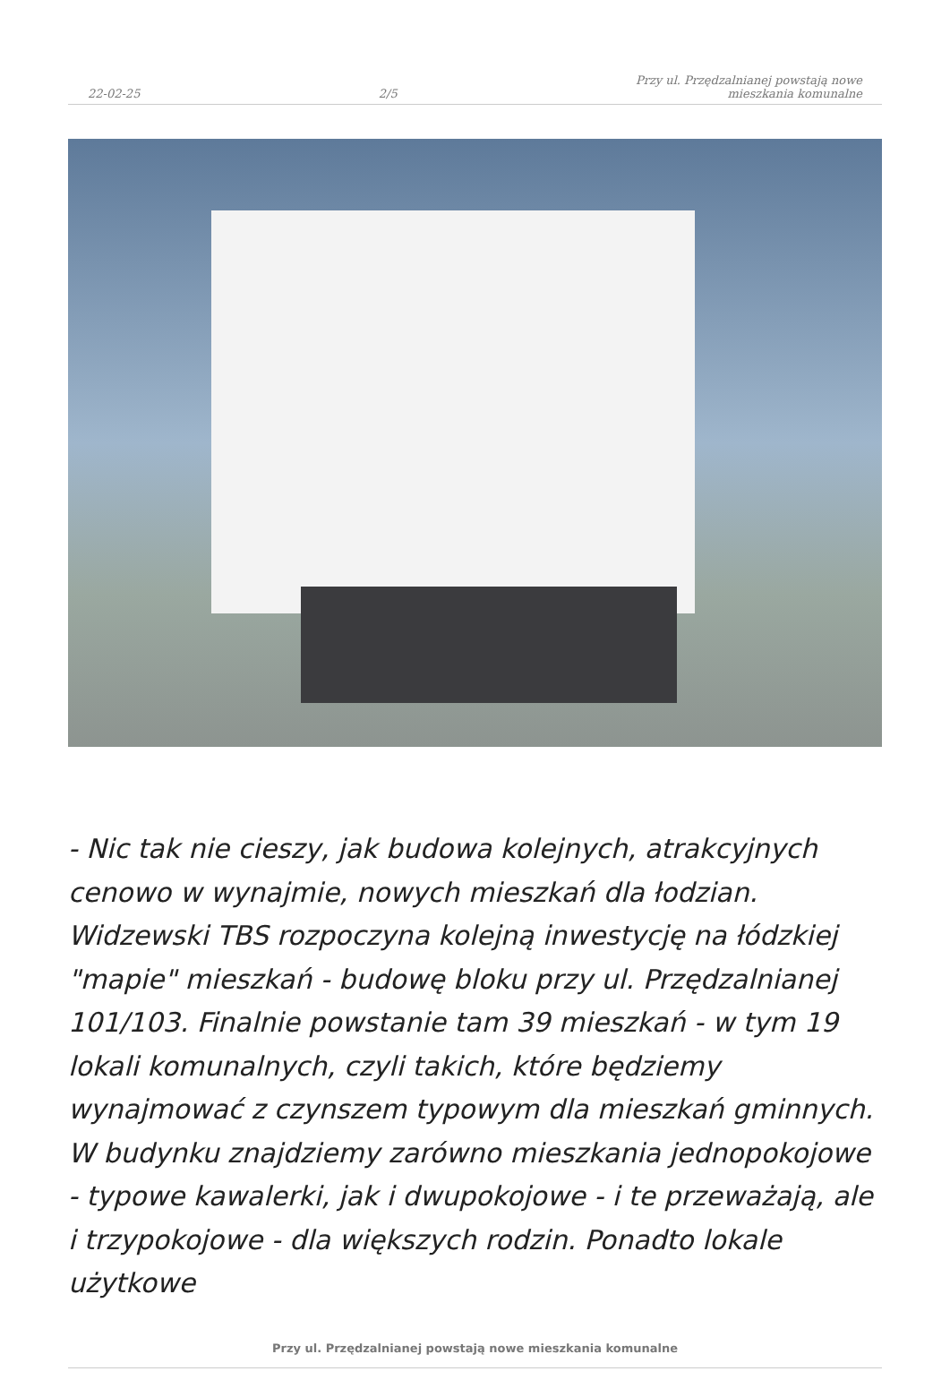22-02-25 2/5 Przy ul. Przędzalnianej powstają nowe
mieszkania komunalne
- Nic tak nie cieszy, jak budowa kolejnych, atrakcyjnych cenowo w wynajmie, nowych mieszkań dla łodzian. Widzewski TBS rozpoczyna kolejną inwestycję na łódzkiej "mapie" mieszkań - budowę bloku przy ul. Przędzalnianej 101/103. Finalnie powstanie tam 39 mieszkań - w tym 19 lokali komunalnych, czyli takich, które będziemy wynajmować z czynszem typowym dla mieszkań gminnych. W budynku znajdziemy zarówno mieszkania jednopokojowe - typowe kawalerki, jak i dwupokojowe - i te przeważają, ale i trzypokojowe - dla większych rodzin. Ponadto lokale użytkowe
Przy ul. Przędzalnianej powstają nowe mieszkania komunalne